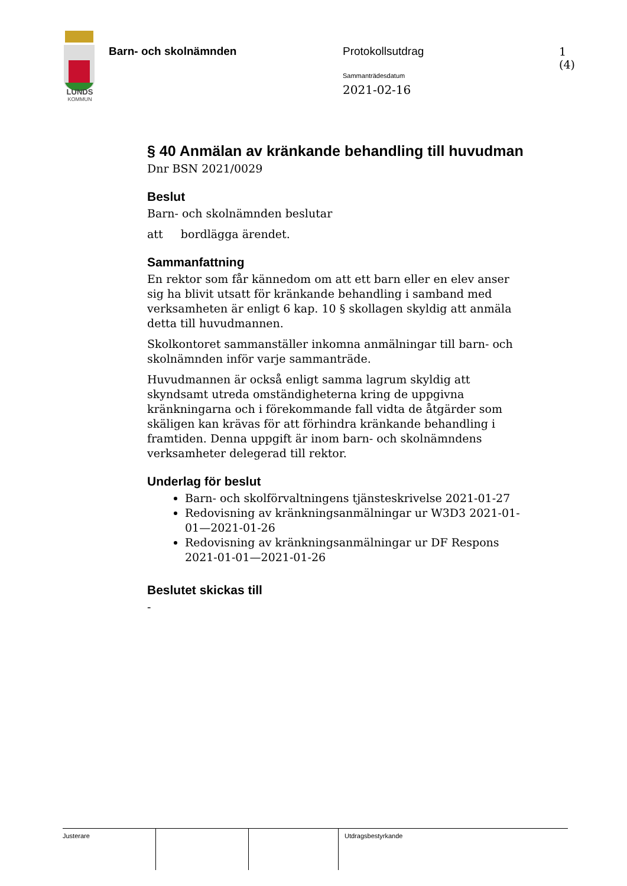LUNDS
KOMMUN
Barn- och skolnämnden Protokollsutdrag 1 (4)
Sammanträdesdatum
2021-02-16
§ 40 Anmälan av kränkande behandling till huvudman
Dnr BSN 2021/0029
Beslut
Barn- och skolnämnden beslutar
att bordlägga ärendet.
Sammanfattning
En rektor som får kännedom om att ett barn eller en elev anser sig ha blivit utsatt för kränkande behandling i samband med verksamheten är enligt 6 kap. 10 § skollagen skyldig att anmäla detta till huvudmannen.
Skolkontoret sammanställer inkomna anmälningar till barn- och skolnämnden inför varje sammanträde.
Huvudmannen är också enligt samma lagrum skyldig att skyndsamt utreda omständigheterna kring de uppgivna kränkningarna och i förekommande fall vidta de åtgärder som skäligen kan krävas för att förhindra kränkande behandling i framtiden. Denna uppgift är inom barn- och skolnämndens verksamheter delegerad till rektor.
Underlag för beslut
Barn- och skolförvaltningens tjänsteskrivelse 2021-01-27
Redovisning av kränkningsanmälningar ur W3D3 2021-01-01—2021-01-26
Redovisning av kränkningsanmälningar ur DF Respons 2021-01-01—2021-01-26
Beslutet skickas till
-
Justerare Utdragsbestyrkande